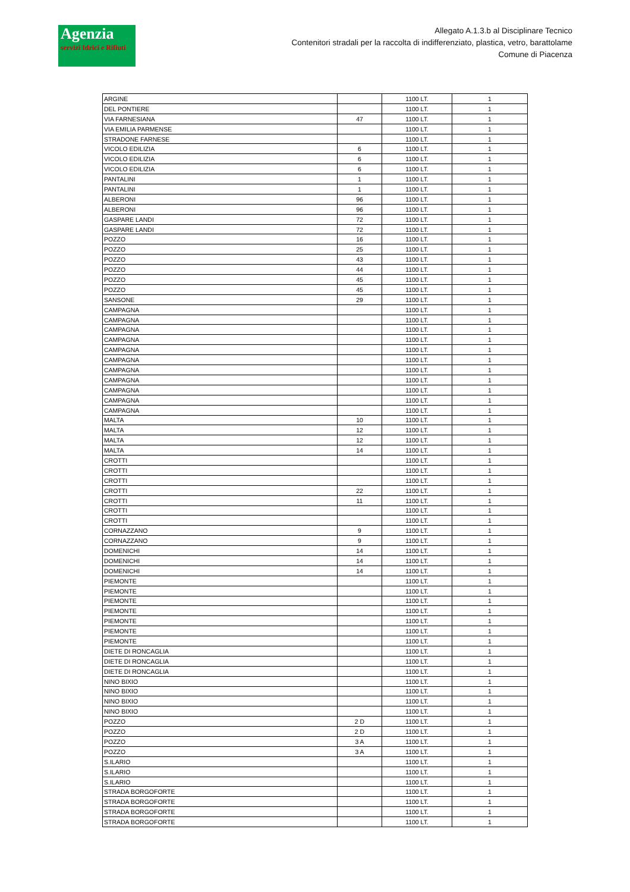Agenzia
servizi Idrici e Rifiuti
Allegato A.1.3.b al Disciplinare Tecnico
Contenitori stradali per la raccolta di indifferenziato, plastica, vetro, barattolame
Comune di Piacenza
| ARGINE | | 1100 LT. | 1 |
| DEL PONTIERE | | 1100 LT. | 1 |
| VIA FARNESIANA | 47 | 1100 LT. | 1 |
| VIA EMILIA PARMENSE | | 1100 LT. | 1 |
| STRADONE FARNESE | | 1100 LT. | 1 |
| VICOLO EDILIZIA | 6 | 1100 LT. | 1 |
| VICOLO EDILIZIA | 6 | 1100 LT. | 1 |
| VICOLO EDILIZIA | 6 | 1100 LT. | 1 |
| PANTALINI | 1 | 1100 LT. | 1 |
| PANTALINI | 1 | 1100 LT. | 1 |
| ALBERONI | 96 | 1100 LT. | 1 |
| ALBERONI | 96 | 1100 LT. | 1 |
| GASPARE LANDI | 72 | 1100 LT. | 1 |
| GASPARE LANDI | 72 | 1100 LT. | 1 |
| POZZO | 16 | 1100 LT. | 1 |
| POZZO | 25 | 1100 LT. | 1 |
| POZZO | 43 | 1100 LT. | 1 |
| POZZO | 44 | 1100 LT. | 1 |
| POZZO | 45 | 1100 LT. | 1 |
| POZZO | 45 | 1100 LT. | 1 |
| SANSONE | 29 | 1100 LT. | 1 |
| CAMPAGNA | | 1100 LT. | 1 |
| CAMPAGNA | | 1100 LT. | 1 |
| CAMPAGNA | | 1100 LT. | 1 |
| CAMPAGNA | | 1100 LT. | 1 |
| CAMPAGNA | | 1100 LT. | 1 |
| CAMPAGNA | | 1100 LT. | 1 |
| CAMPAGNA | | 1100 LT. | 1 |
| CAMPAGNA | | 1100 LT. | 1 |
| CAMPAGNA | | 1100 LT. | 1 |
| CAMPAGNA | | 1100 LT. | 1 |
| CAMPAGNA | | 1100 LT. | 1 |
| MALTA | 10 | 1100 LT. | 1 |
| MALTA | 12 | 1100 LT. | 1 |
| MALTA | 12 | 1100 LT. | 1 |
| MALTA | 14 | 1100 LT. | 1 |
| CROTTI | | 1100 LT. | 1 |
| CROTTI | | 1100 LT. | 1 |
| CROTTI | | 1100 LT. | 1 |
| CROTTI | 22 | 1100 LT. | 1 |
| CROTTI | 11 | 1100 LT. | 1 |
| CROTTI | | 1100 LT. | 1 |
| CROTTI | | 1100 LT. | 1 |
| CORNAZZANO | 9 | 1100 LT. | 1 |
| CORNAZZANO | 9 | 1100 LT. | 1 |
| DOMENICHI | 14 | 1100 LT. | 1 |
| DOMENICHI | 14 | 1100 LT. | 1 |
| DOMENICHI | 14 | 1100 LT. | 1 |
| PIEMONTE | | 1100 LT. | 1 |
| PIEMONTE | | 1100 LT. | 1 |
| PIEMONTE | | 1100 LT. | 1 |
| PIEMONTE | | 1100 LT. | 1 |
| PIEMONTE | | 1100 LT. | 1 |
| PIEMONTE | | 1100 LT. | 1 |
| PIEMONTE | | 1100 LT. | 1 |
| DIETE DI RONCAGLIA | | 1100 LT. | 1 |
| DIETE DI RONCAGLIA | | 1100 LT. | 1 |
| DIETE DI RONCAGLIA | | 1100 LT. | 1 |
| NINO BIXIO | | 1100 LT. | 1 |
| NINO BIXIO | | 1100 LT. | 1 |
| NINO BIXIO | | 1100 LT. | 1 |
| NINO BIXIO | | 1100 LT. | 1 |
| POZZO | 2 D | 1100 LT. | 1 |
| POZZO | 2 D | 1100 LT. | 1 |
| POZZO | 3 A | 1100 LT. | 1 |
| POZZO | 3 A | 1100 LT. | 1 |
| S.ILARIO | | 1100 LT. | 1 |
| S.ILARIO | | 1100 LT. | 1 |
| S.ILARIO | | 1100 LT. | 1 |
| STRADA BORGOFORTE | | 1100 LT. | 1 |
| STRADA BORGOFORTE | | 1100 LT. | 1 |
| STRADA BORGOFORTE | | 1100 LT. | 1 |
| STRADA BORGOFORTE | | 1100 LT. | 1 |